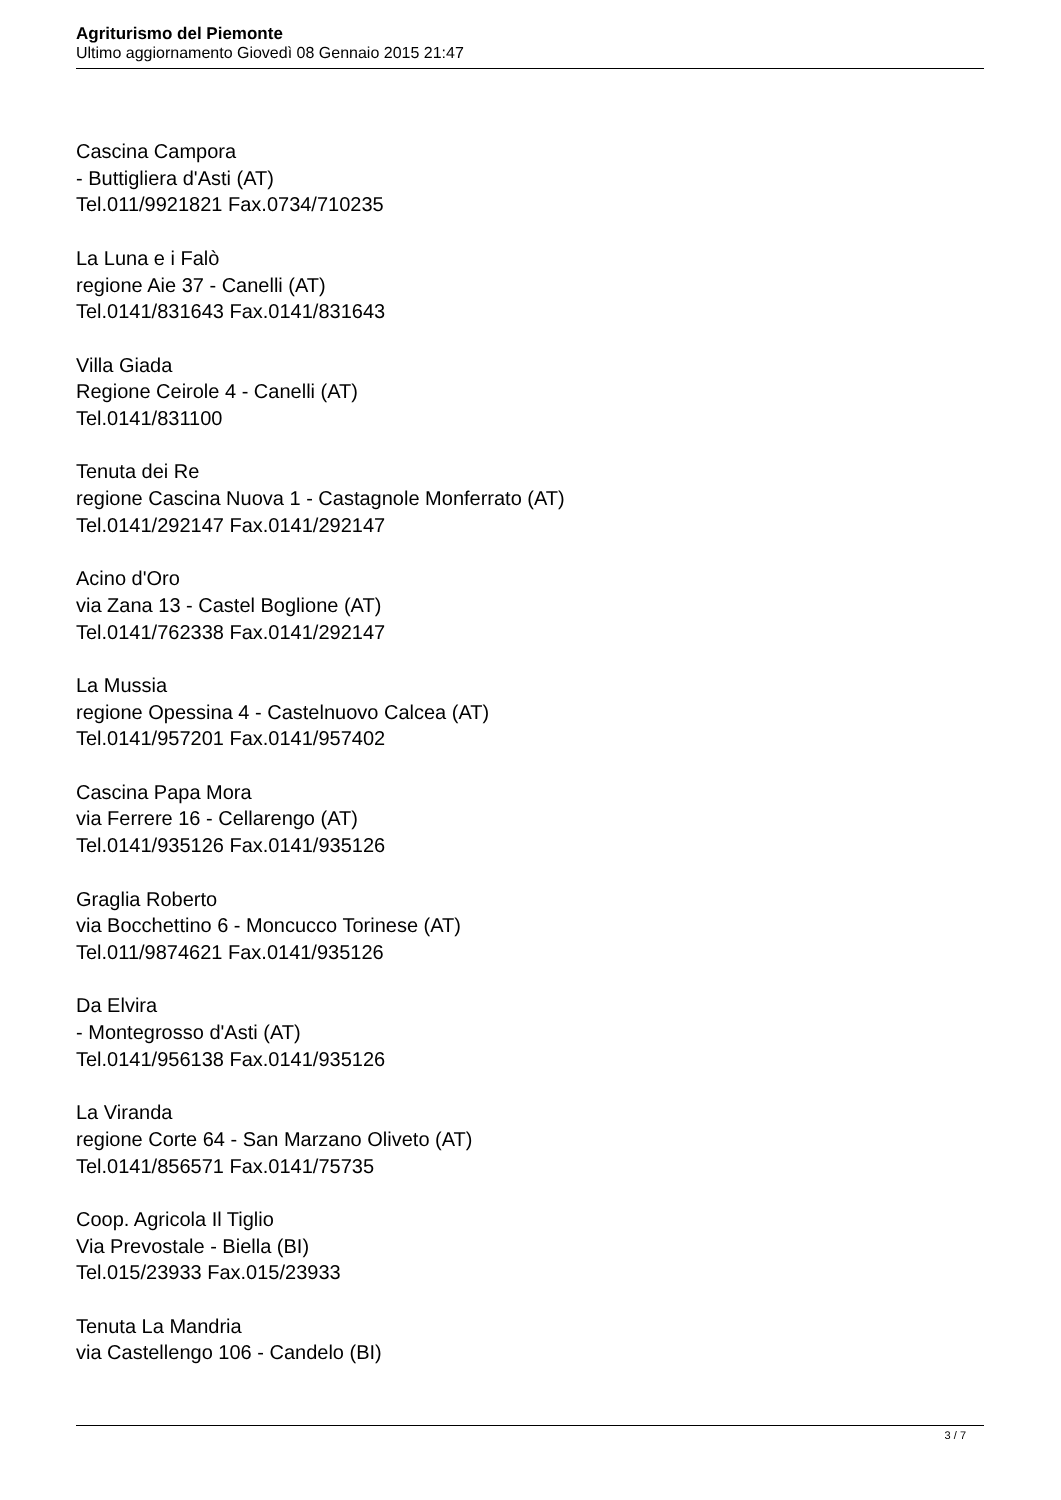Agriturismo del Piemonte
Ultimo aggiornamento Giovedì 08 Gennaio 2015 21:47
Cascina Campora
- Buttigliera d'Asti (AT)
Tel.011/9921821 Fax.0734/710235
La Luna e i Falò
regione Aie 37 - Canelli (AT)
Tel.0141/831643 Fax.0141/831643
Villa Giada
Regione Ceirole 4 - Canelli (AT)
Tel.0141/831100
Tenuta dei Re
regione Cascina Nuova 1 - Castagnole Monferrato (AT)
Tel.0141/292147 Fax.0141/292147
Acino d'Oro
via Zana 13 - Castel Boglione (AT)
Tel.0141/762338 Fax.0141/292147
La Mussia
regione Opessina 4 - Castelnuovo Calcea (AT)
Tel.0141/957201 Fax.0141/957402
Cascina Papa Mora
via Ferrere 16 - Cellarengo (AT)
Tel.0141/935126 Fax.0141/935126
Graglia Roberto
via Bocchettino 6 - Moncucco Torinese (AT)
Tel.011/9874621 Fax.0141/935126
Da Elvira
- Montegrosso d'Asti (AT)
Tel.0141/956138 Fax.0141/935126
La Viranda
regione Corte 64 - San Marzano Oliveto (AT)
Tel.0141/856571 Fax.0141/75735
Coop. Agricola Il Tiglio
Via Prevostale - Biella (BI)
Tel.015/23933 Fax.015/23933
Tenuta La Mandria
via Castellengo 106 - Candelo (BI)
3 / 7